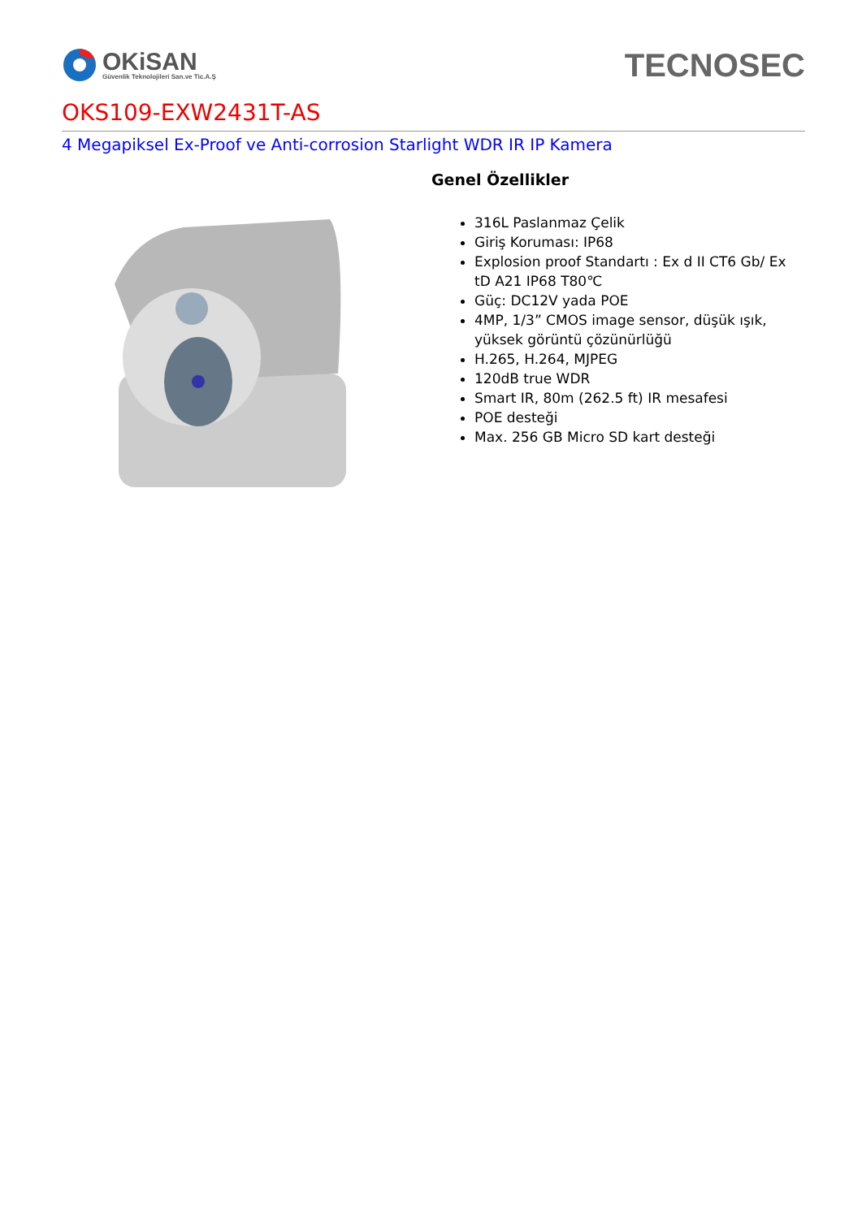OKiSAN
Güvenlik Teknolojileri San.ve Tic.A.Ş
TECNOSEC
OKS109-EXW2431T-AS
4 Megapiksel Ex-Proof ve Anti-corrosion Starlight WDR IR IP Kamera
Genel Özellikler
316L Paslanmaz Çelik
Giriş Koruması: IP68
Explosion proof Standartı : Ex d II CT6 Gb/ Ex tD A21 IP68 T80℃
Güç: DC12V yada POE
4MP, 1/3” CMOS image sensor, düşük ışık, yüksek görüntü çözünürlüğü
H.265, H.264, MJPEG
120dB true WDR
Smart IR, 80m (262.5 ft) IR mesafesi
POE desteği
Max. 256 GB Micro SD kart desteği